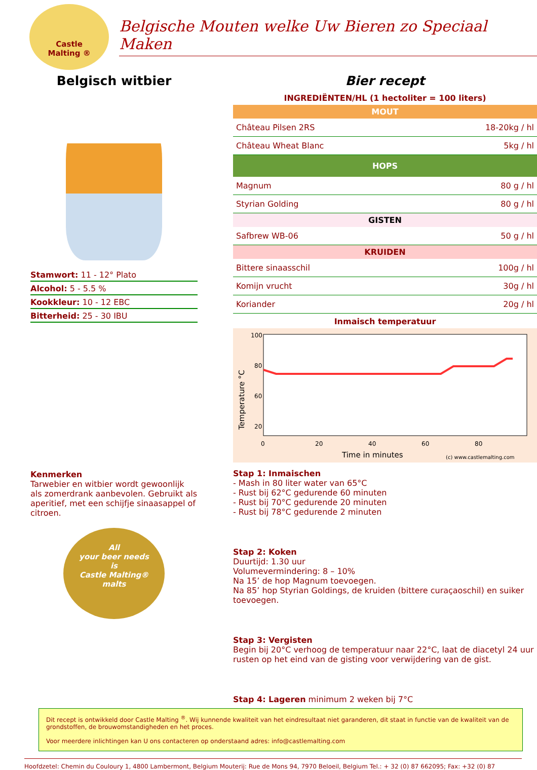Castle
Malting ®
Belgische Mouten welke Uw Bieren zo Speciaal Maken
Belgisch witbier
Stamwort: 11 - 12° Plato
Alcohol: 5 - 5.5 %
Kookkleur: 10 - 12 EBC
Bitterheid: 25 - 30 IBU
Kenmerken
Tarwebier en witbier wordt gewoonlijk als zomerdrank aanbevolen. Gebruikt als aperitief, met een schijfje sinaasappel of citroen.
All
your beer needs
is
Castle Malting®
malts
Bier recept
INGREDIËNTEN/HL (1 hectoliter = 100 liters)
MOUT
Château Pilsen 2RS 18-20kg / hl
Château Wheat Blanc 5kg / hl
HOPS
Magnum 80 g / hl
Styrian Golding 80 g / hl
GISTEN
Safbrew WB-06 50 g / hl
KRUIDEN
Bittere sinaasschil 100g / hl
Komijn vrucht 30g / hl
Koriander 20g / hl
Inmaisch temperatuur
100
80
60
20
0
20
40
60
80
Time in minutes
(c) www.castlemalting.com
Temperature °C
Stap 1: Inmaischen
- Mash in 80 liter water van 65°C
- Rust bij 62°C gedurende 60 minuten
- Rust bij 70°C gedurende 20 minuten
- Rust bij 78°C gedurende 2 minuten
Stap 2: Koken
Duurtijd: 1.30 uur
Volumevermindering: 8 – 10%
Na 15’ de hop Magnum toevoegen.
Na 85’ hop Styrian Goldings, de kruiden (bittere curaçaoschil) en suiker toevoegen.
Stap 3: Vergisten
Begin bij 20°C verhoog de temperatuur naar 22°C, laat de diacetyl 24 uur rusten op het eind van de gisting voor verwijdering van de gist.
Stap 4: Lageren minimum 2 weken bij 7°C
Dit recept is ontwikkeld door Castle Malting <sup>®</sup>. Wij kunnende kwaliteit van het eindresultaat niet garanderen, dit staat in functie van de kwaliteit van de grondstoffen, de brouwomstandigheden en het proces.
Voor meerdere inlichtingen kan U ons contacteren op onderstaand adres: info@castlemalting.com
Hoofdzetel: Chemin du Couloury 1, 4800 Lambermont, Belgium Mouterij: Rue de Mons 94, 7970 Beloeil, Belgium Tel.: + 32 (0) 87 662095; Fax: +32 (0) 87